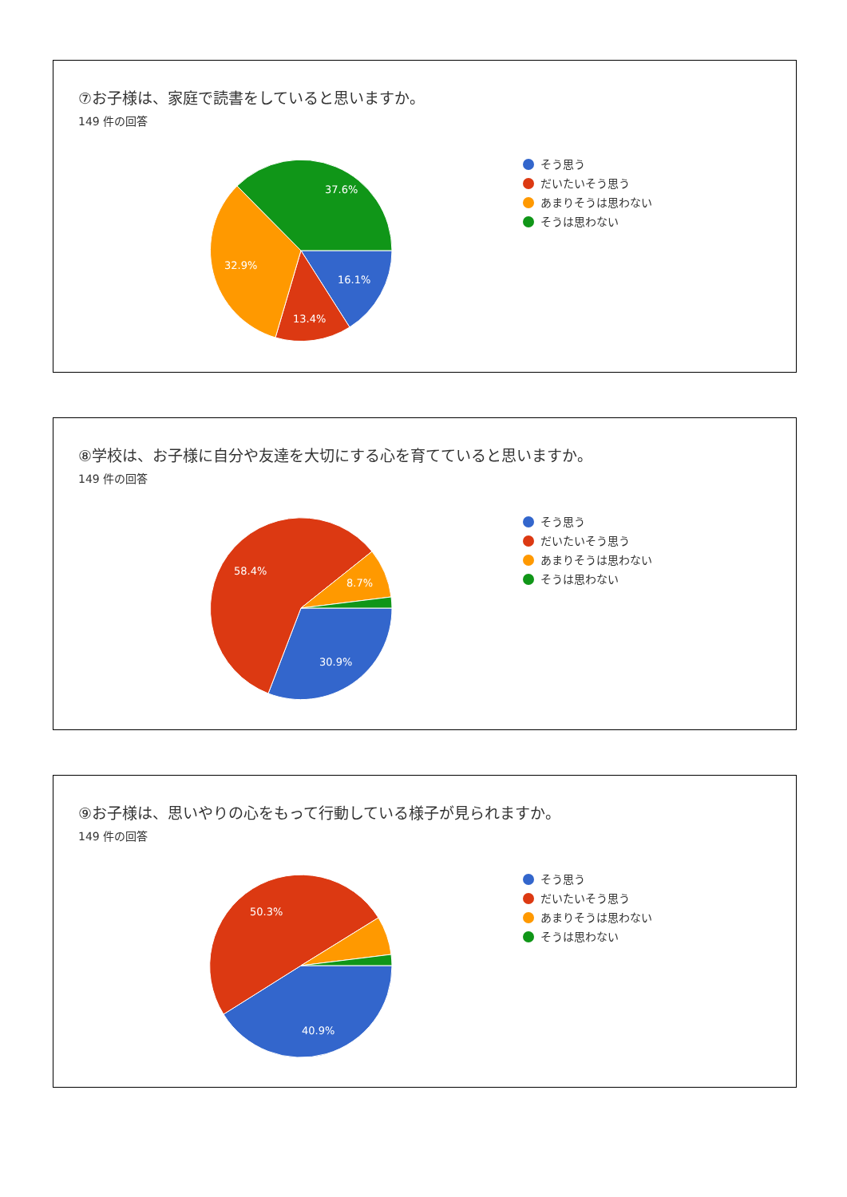⑦お子様は、家庭で読書をしていると思いますか。
149 件の回答
37.6%
32.9%
16.1%
13.4%
そう思う
だいたいそう思う
あまりそうは思わない
そうは思わない
⑧学校は、お子様に自分や友達を大切にする心を育てていると思いますか。
149 件の回答
58.4%
8.7%
30.9%
そう思う
だいたいそう思う
あまりそうは思わない
そうは思わない
⑨お子様は、思いやりの心をもって行動している様子が見られますか。
149 件の回答
50.3%
40.9%
そう思う
だいたいそう思う
あまりそうは思わない
そうは思わない